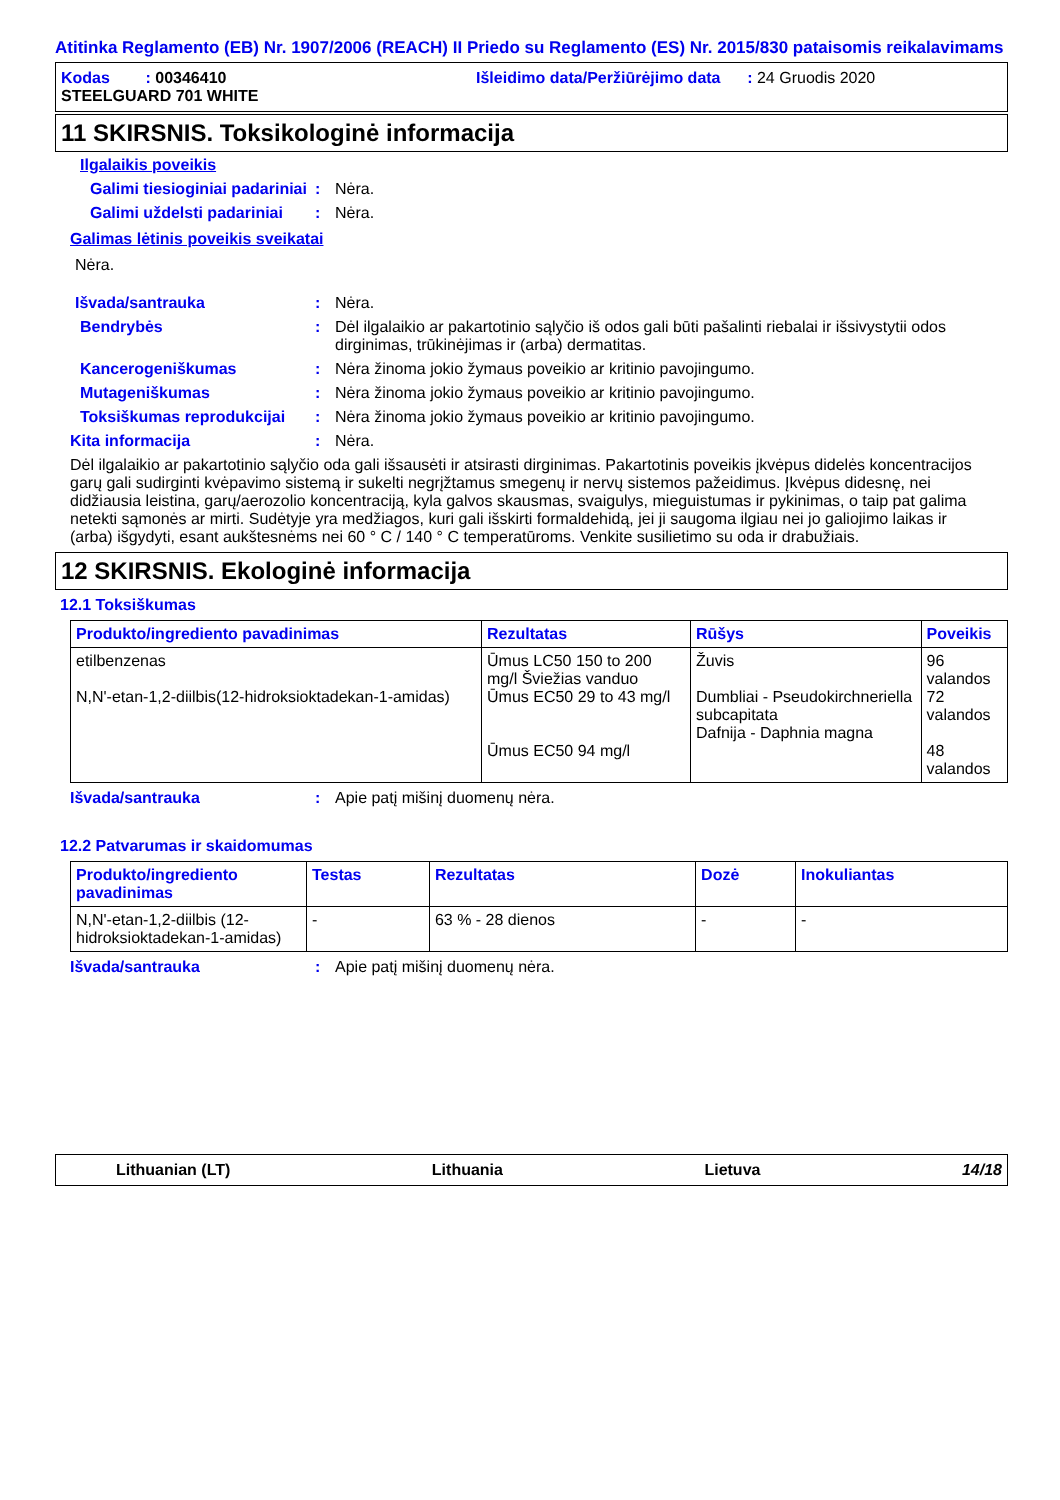Atitinka Reglamento (EB) Nr. 1907/2006 (REACH) II Priedo su Reglamento (ES) Nr. 2015/830 pataisomis reikalavimams
Kodas : 00346410 Išleidimo data/Peržiūrėjimo data : 24 Gruodis 2020
STEELGUARD 701 WHITE
11 SKIRSNIS. Toksikologinė informacija
Ilgalaikis poveikis
Galimi tiesioginiai padariniai
: Nėra.
Galimi uždelsti padariniai
: Nėra.
Galimas lėtinis poveikis sveikatai
Nėra.
Išvada/santrauka : Nėra.
Bendrybės : Dėl ilgalaikio ar pakartotinio sąlyčio iš odos gali būti pašalinti riebalai ir išsivystytii odos dirginimas, trūkinėjimas ir (arba) dermatitas.
Kancerogeniškumas : Nėra žinoma jokio žymaus poveikio ar kritinio pavojingumo.
Mutageniškumas : Nėra žinoma jokio žymaus poveikio ar kritinio pavojingumo.
Toksiškumas reprodukcijai
: Nėra žinoma jokio žymaus poveikio ar kritinio pavojingumo.
Kita informacija : Nėra.
Dėl ilgalaikio ar pakartotinio sąlyčio oda gali išsausėti ir atsirasti dirginimas. Pakartotinis poveikis įkvėpus didelės koncentracijos garų gali sudirginti kvėpavimo sistemą ir sukelti negrįžtamus smegenų ir nervų sistemos pažeidimus. Įkvėpus didesnę, nei didžiausia leistina, garų/aerozolio koncentraciją, kyla galvos skausmas, svaigulys, mieguistumas ir pykinimas, o taip pat galima netekti sąmonės ar mirti. Sudėtyje yra medžiagos, kuri gali išskirti formaldehidą, jei ji saugoma ilgiau nei jo galiojimo laikas ir (arba) išgydyti, esant aukštesnėms nei 60 ° C / 140 ° C temperatūroms. Venkite susilietimo su oda ir drabužiais.
12 SKIRSNIS. Ekologinė informacija
12.1 Toksiškumas
| Produkto/ingrediento pavadinimas | Rezultatas | Rūšys | Poveikis |
| --- | --- | --- | --- |
| etilbenzenas N,N'-etan-1,2-diilbis(12-hidroksioktadekan-1-amidas) | Ūmus LC50 150 to 200 mg/l Šviežias vanduo Ūmus EC50 29 to 43 mg/l Ūmus EC50 94 mg/l | Žuvis Dumbliai - Pseudokirchneriella subcapitata Dafnija - Daphnia magna | 96 valandos 72 valandos 48 valandos |
Išvada/santrauka : Apie patį mišinį duomenų nėra.
12.2 Patvarumas ir skaidomumas
| Produkto/ingrediento pavadinimas | Testas | Rezultatas | Dozė | Inokuliantas |
| --- | --- | --- | --- | --- |
| N,N'-etan-1,2-diilbis (12-hidroksioktadekan-1-amidas) | - | 63 % - 28 dienos | - | - |
Išvada/santrauka : Apie patį mišinį duomenų nėra.
Lithuanian (LT) Lithuania Lietuva 14/18